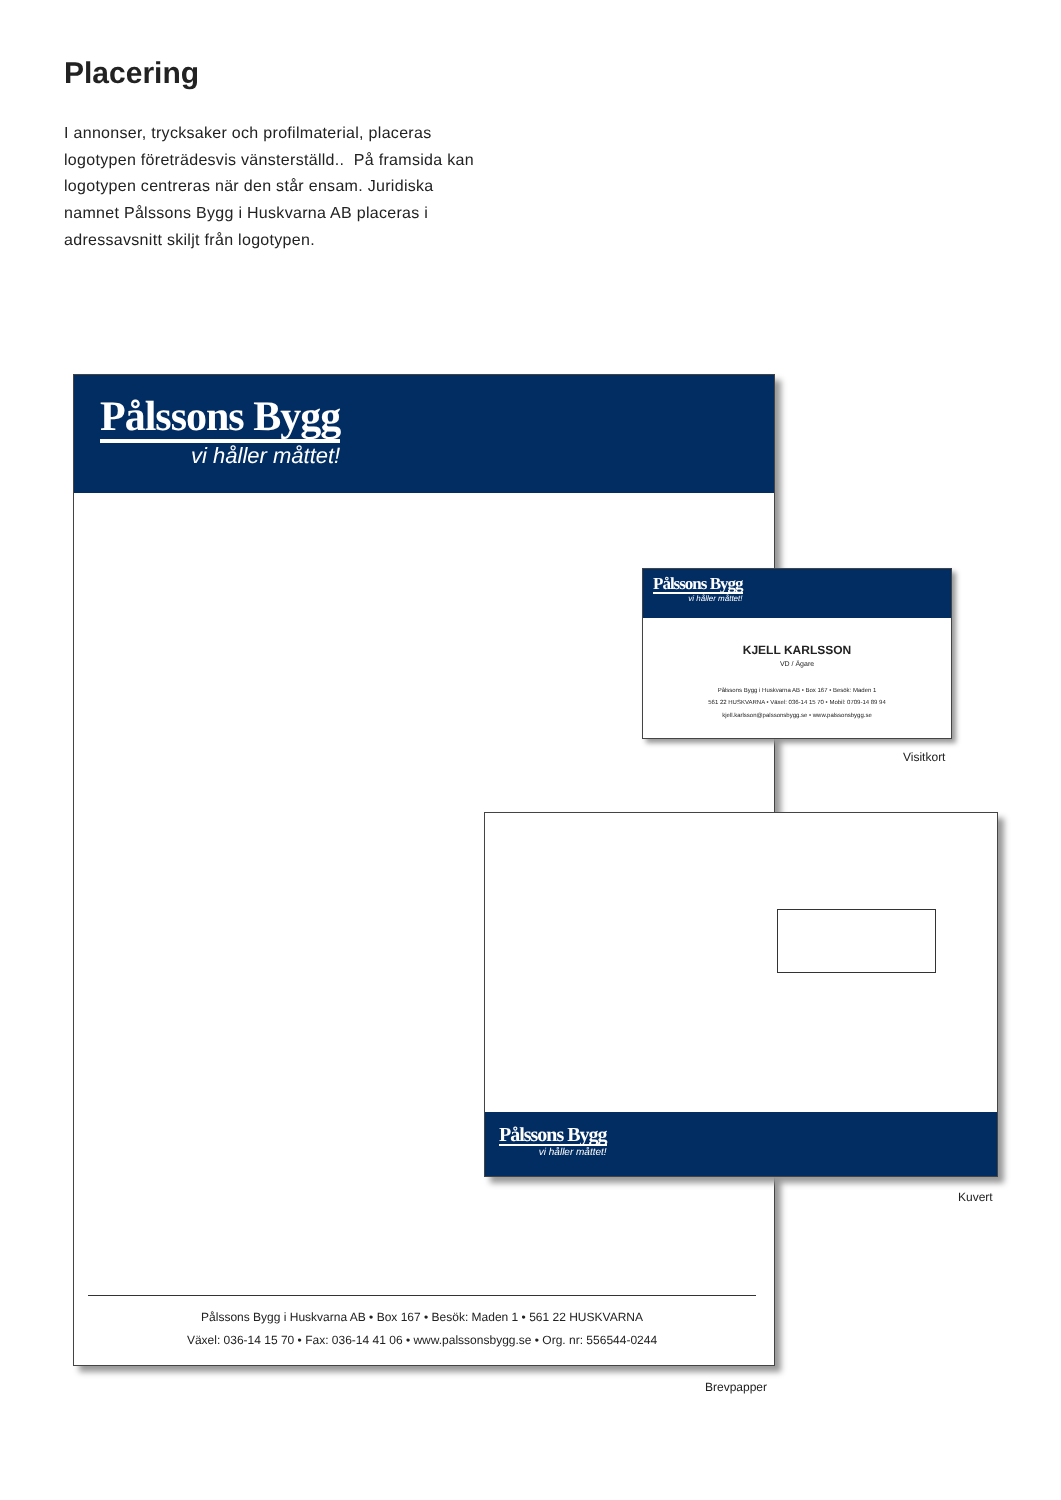Placering
I annonser, trycksaker och profilmaterial, placeras logotypen företrädesvis vänsterställd.. På framsida kan logotypen centreras när den står ensam. Juridiska namnet Pålssons Bygg i Huskvarna AB placeras i adressavsnitt skiljt från logotypen.
Pålssons Bygg
vi håller måttet!
Pålssons Bygg i Huskvarna AB • Box 167 • Besök: Maden 1 • 561 22 HUSKVARNA
Växel: 036-14 15 70 • Fax: 036-14 41 06 • www.palssonsbygg.se • Org. nr: 556544-0244
Pålssons Bygg
vi håller måttet!
KJELL KARLSSON
VD / Ägare
Pålssons Bygg i Huskvarna AB • Box 167 • Besök: Maden 1
561 22 HUSKVARNA • Växel: 036-14 15 70 • Mobil: 0709-14 89 94
kjell.karlsson@palssonsbygg.se • www.palssonsbygg.se
Visitkort
Pålssons Bygg
vi håller måttet!
Kuvert
Brevpapper